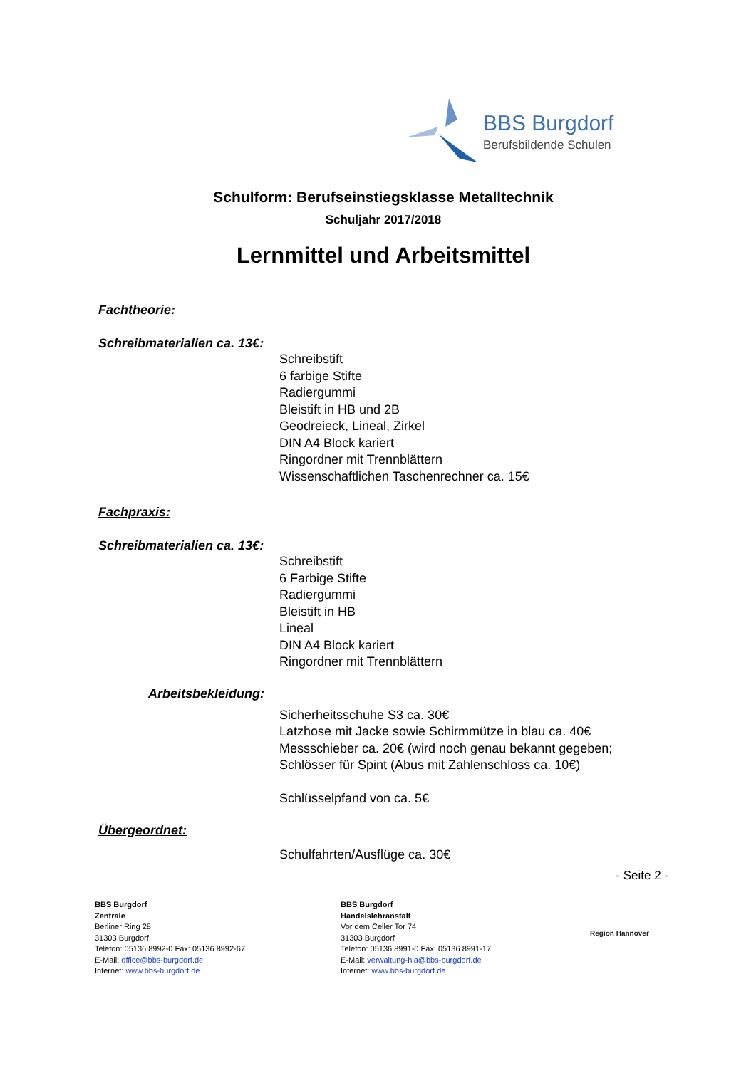BBS Burgdorf
Berufsbildende Schulen
Schulform: Berufseinstiegsklasse Metalltechnik
Schuljahr 2017/2018
Lernmittel und Arbeitsmittel
Fachtheorie:
Schreibmaterialien ca. 13€:
Schreibstift
6 farbige Stifte
Radiergummi
Bleistift in HB und 2B
Geodreieck, Lineal, Zirkel
DIN A4 Block kariert
Ringordner mit Trennblättern
Wissenschaftlichen Taschenrechner ca. 15€
Fachpraxis:
Schreibmaterialien ca. 13€:
Schreibstift
6 Farbige Stifte
Radiergummi
Bleistift in HB
Lineal
DIN A4 Block kariert
Ringordner mit Trennblättern
Arbeitsbekleidung:
Sicherheitsschuhe S3 ca. 30€
Latzhose mit Jacke sowie Schirmmütze in blau ca. 40€
Messschieber ca. 20€ (wird noch genau bekannt gegeben;
Schlösser für Spint (Abus mit Zahlenschloss ca. 10€)
Schlüsselpfand von ca. 5€
Übergeordnet:
Schulfahrten/Ausflüge ca. 30€
- Seite 2 -
BBS Burgdorf
Zentrale
Berliner Ring 28
31303 Burgdorf
Telefon: 05136 8992-0 Fax: 05136 8992-67
E-Mail: office@bbs-burgdorf.de
Internet: www.bbs-burgdorf.de
BBS Burgdorf
Handelslehranstalt
Vor dem Celler Tor 74
31303 Burgdorf
Telefon: 05136 8991-0 Fax: 05136 8991-17
E-Mail: verwaltung-hla@bbs-burgdorf.de
Internet: www.bbs-burgdorf.de
Region Hannover